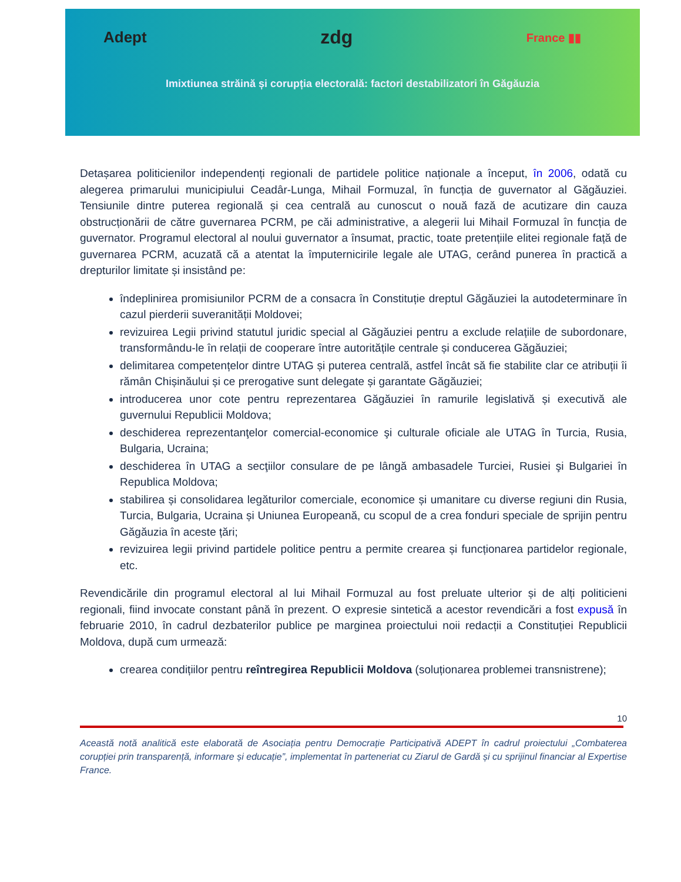Adept zdg France ▮▮
Imixtiunea străină și corupția electorală: factori destabilizatori în Găgăuzia
Detașarea politicienilor independenți regionali de partidele politice naționale a început, în 2006, odată cu alegerea primarului municipiului Ceadâr-Lunga, Mihail Formuzal, în funcția de guvernator al Găgăuziei. Tensiunile dintre puterea regională și cea centrală au cunoscut o nouă fază de acutizare din cauza obstrucționării de către guvernarea PCRM, pe căi administrative, a alegerii lui Mihail Formuzal în funcția de guvernator. Programul electoral al noului guvernator a însumat, practic, toate pretențiile elitei regionale față de guvernarea PCRM, acuzată că a atentat la împuternicirile legale ale UTAG, cerând punerea în practică a drepturilor limitate și insistând pe:
îndeplinirea promisiunilor PCRM de a consacra în Constituție dreptul Găgăuziei la autodeterminare în cazul pierderii suveranității Moldovei;
revizuirea Legii privind statutul juridic special al Găgăuziei pentru a exclude relațiile de subordonare, transformându-le în relații de cooperare între autoritățile centrale și conducerea Găgăuziei;
delimitarea competențelor dintre UTAG și puterea centrală, astfel încât să fie stabilite clar ce atribuții îi rămân Chișinăului și ce prerogative sunt delegate și garantate Găgăuziei;
introducerea unor cote pentru reprezentarea Găgăuziei în ramurile legislativă și executivă ale guvernului Republicii Moldova;
deschiderea reprezentanţelor comercial-economice şi culturale oficiale ale UTAG în Turcia, Rusia, Bulgaria, Ucraina;
deschiderea în UTAG a secţiilor consulare de pe lângă ambasadele Turciei, Rusiei şi Bulgariei în Republica Moldova;
stabilirea și consolidarea legăturilor comerciale, economice și umanitare cu diverse regiuni din Rusia, Turcia, Bulgaria, Ucraina și Uniunea Europeană, cu scopul de a crea fonduri speciale de sprijin pentru Găgăuzia în aceste țări;
revizuirea legii privind partidele politice pentru a permite crearea și funcționarea partidelor regionale, etc.
Revendicările din programul electoral al lui Mihail Formuzal au fost preluate ulterior și de alți politicieni regionali, fiind invocate constant până în prezent. O expresie sintetică a acestor revendicări a fost expusă în februarie 2010, în cadrul dezbaterilor publice pe marginea proiectului noii redacții a Constituției Republicii Moldova, după cum urmează:
crearea condițiilor pentru reîntregirea Republicii Moldova (soluționarea problemei transnistrene);
10
Această notă analitică este elaborată de Asociația pentru Democrație Participativă ADEPT în cadrul proiectului „Combaterea corupției prin transparență, informare și educație”, implementat în parteneriat cu Ziarul de Gardă și cu sprijinul financiar al Expertise France.